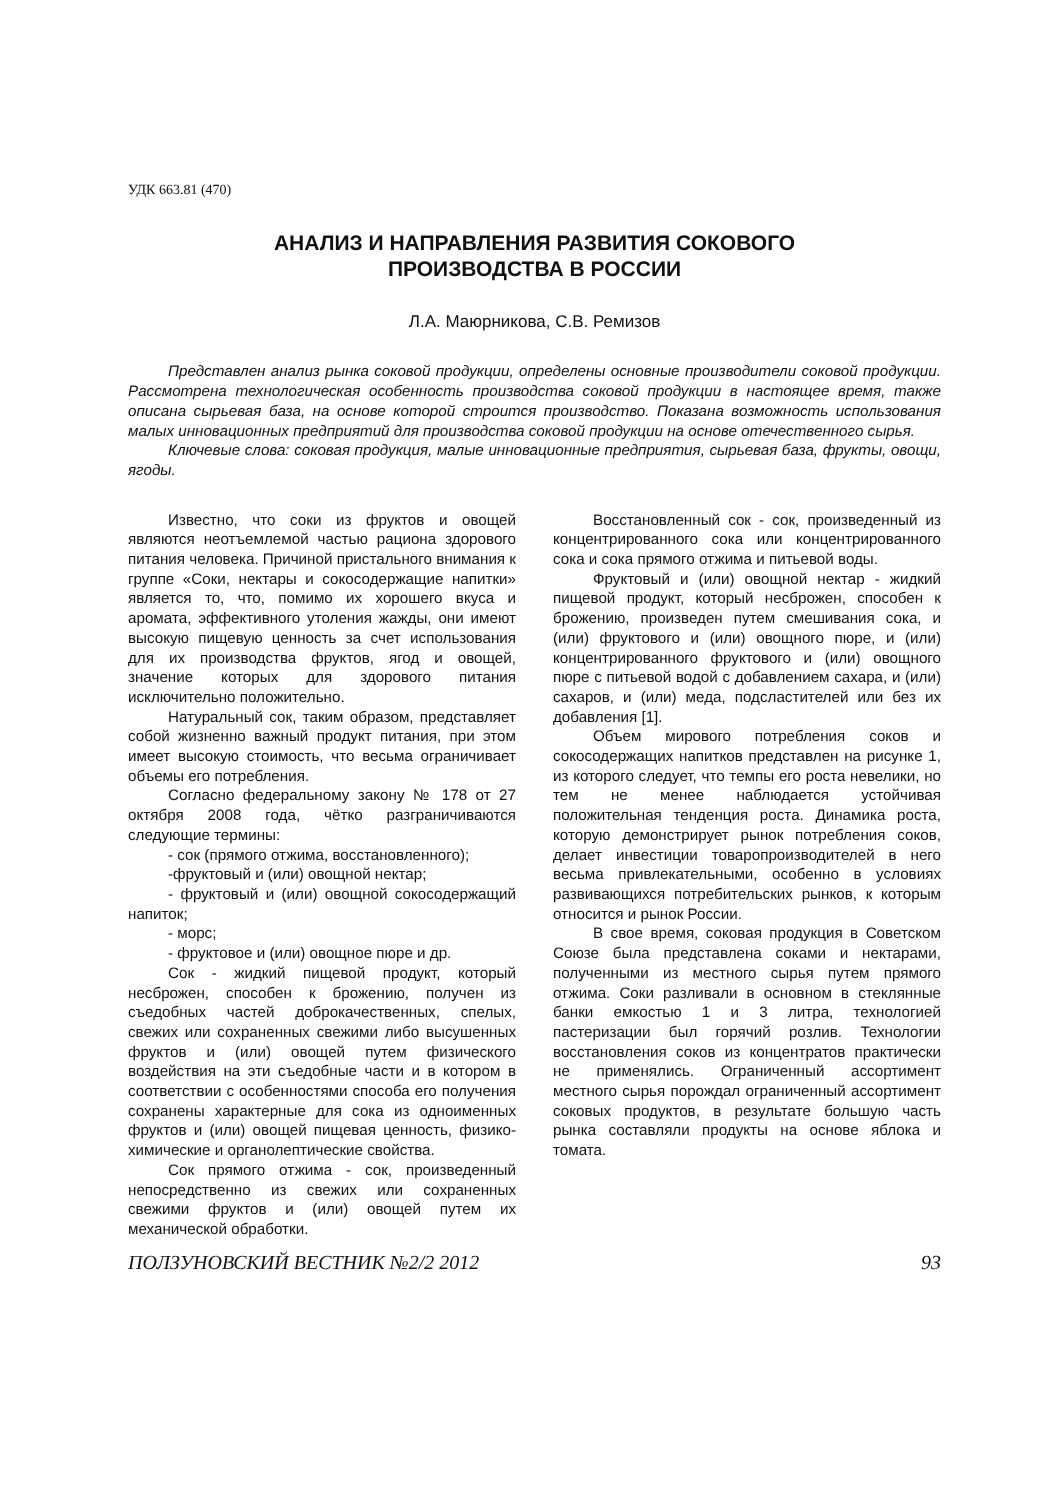УДК 663.81 (470)
АНАЛИЗ И НАПРАВЛЕНИЯ РАЗВИТИЯ СОКОВОГО
ПРОИЗВОДСТВА В РОССИИ
Л.А. Маюрникова, С.В. Ремизов
Представлен анализ рынка соковой продукции, определены основные производители соковой продукции. Рассмотрена технологическая особенность производства соковой продукции в настоящее время, также описана сырьевая база, на основе которой строится производство. Показана возможность использования малых инновационных предприятий для производства соковой продукции на основе отечественного сырья.
Ключевые слова: соковая продукция, малые инновационные предприятия, сырьевая база, фрукты, овощи, ягоды.
Известно, что соки из фруктов и овощей являются неотъемлемой частью рациона здорового питания человека. Причиной пристального внимания к группе «Соки, нектары и сокосодержащие напитки» является то, что, помимо их хорошего вкуса и аромата, эффективного утоления жажды, они имеют высокую пищевую ценность за счет использования для их производства фруктов, ягод и овощей, значение которых для здорового питания исключительно положительно.
Натуральный сок, таким образом, представляет собой жизненно важный продукт питания, при этом имеет высокую стоимость, что весьма ограничивает объемы его потребления.
Согласно федеральному закону № 178 от 27 октября 2008 года, чётко разграничиваются следующие термины:
- сок (прямого отжима, восстановленного);
-фруктовый и (или) овощной нектар;
- фруктовый и (или) овощной сокосодержащий напиток;
- морс;
- фруктовое и (или) овощное пюре и др.
Сок - жидкий пищевой продукт, который несброжен, способен к брожению, получен из съедобных частей доброкачественных, спелых, свежих или сохраненных свежими либо высушенных фруктов и (или) овощей путем физического воздействия на эти съедобные части и в котором в соответствии с особенностями способа его получения сохранены характерные для сока из одноименных фруктов и (или) овощей пищевая ценность, физико-химические и органолептические свойства.
Сок прямого отжима - сок, произведенный непосредственно из свежих или сохраненных свежими фруктов и (или) овощей путем их механической обработки.
Восстановленный сок - сок, произведенный из концентрированного сока или концентрированного сока и сока прямого отжима и питьевой воды.
Фруктовый и (или) овощной нектар - жидкий пищевой продукт, который несброжен, способен к брожению, произведен путем смешивания сока, и (или) фруктового и (или) овощного пюре, и (или) концентрированного фруктового и (или) овощного пюре с питьевой водой с добавлением сахара, и (или) сахаров, и (или) меда, подсластителей или без их добавления [1].
Объем мирового потребления соков и сокосодержащих напитков представлен на рисунке 1, из которого следует, что темпы его роста невелики, но тем не менее наблюдается устойчивая положительная тенденция роста. Динамика роста, которую демонстрирует рынок потребления соков, делает инвестиции товаропроизводителей в него весьма привлекательными, особенно в условиях развивающихся потребительских рынков, к которым относится и рынок России.
В свое время, соковая продукция в Советском Союзе была представлена соками и нектарами, полученными из местного сырья путем прямого отжима. Соки разливали в основном в стеклянные банки емкостью 1 и 3 литра, технологией пастеризации был горячий розлив. Технологии восстановления соков из концентратов практически не применялись. Ограниченный ассортимент местного сырья порождал ограниченный ассортимент соковых продуктов, в результате большую часть рынка составляли продукты на основе яблока и томата.
ПОЛЗУНОВСКИЙ ВЕСТНИК №2/2 2012 93